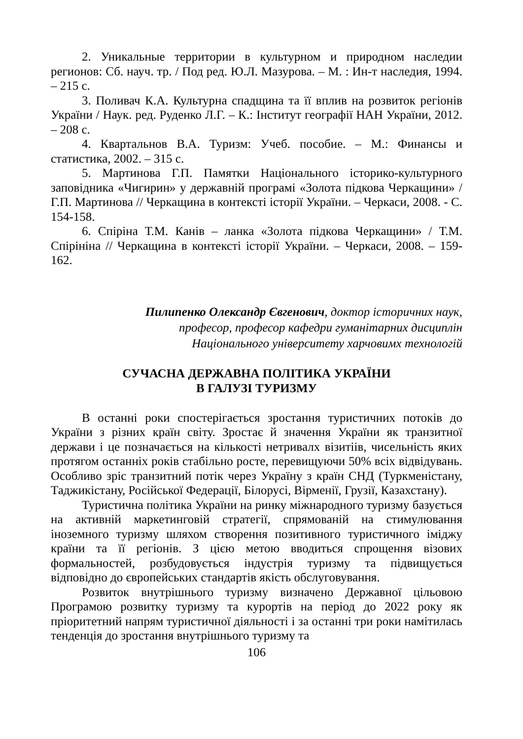2. Уникальные территории в культурном и природном наследии регионов: Сб. науч. тр. / Под ред. Ю.Л. Мазурова. – М. : Ин-т наследия, 1994. – 215 с.
3. Поливач К.А. Культурна спадщина та її вплив на розвиток регіонів України / Наук. ред. Руденко Л.Г. – К.: Інститут географії НАН України, 2012. – 208 с.
4. Квартальнов В.А. Туризм: Учеб. пособие. – М.: Финансы и статистика, 2002. – 315 с.
5. Мартинова Г.П. Памятки Національного історико-культурного заповідника «Чигирин» у державній програмі «Золота підкова Черкащини» / Г.П. Мартинова // Черкащина в контексті історії України. – Черкаси, 2008. - С. 154-158.
6. Спіріна Т.М. Канів – ланка «Золота підкова Черкащини» / Т.М. Спірініна // Черкащина в контексті історії України. – Черкаси, 2008. – 159-162.
Пилипенко Олександр Євгенович, доктор історичних наук,
професор, професор кафедри гуманітарних дисциплін
Національного університету харчовимх технологій
СУЧАСНА ДЕРЖАВНА ПОЛІТИКА УКРАЇНИ
В ГАЛУЗІ ТУРИЗМУ
В останні роки спостерігається зростання туристичних потоків до України з різних країн світу. Зростає й значення України як транзитної держави і це позначається на кількості нетривалх візитіів, чисельність яких протягом останніх років стабільно росте, перевищуючи 50% всіх відвідувань. Особливо зріс транзитний потік через Україну з країн СНД (Туркменістану, Таджикістану, Російської Федерації, Білорусі, Вірменії, Грузії, Казахстану).
Туристична політика України на ринку міжнародного туризму базується на активній маркетинговій стратегії, спрямованій на стимулювання іноземного туризму шляхом створення позитивного туристичного іміджу країни та її регіонів. З цією метою вводиться спрощення візових формальностей, розбудовується індустрія туризму та підвищується відповідно до європейських стандартів якість обслуговування.
Розвиток внутрішнього туризму визначено Державної цільовою Програмою розвитку туризму та курортів на період до 2022 року як пріоритетний напрям туристичної діяльності і за останні три роки намітилась тенденція до зростання внутрішнього туризму та
106